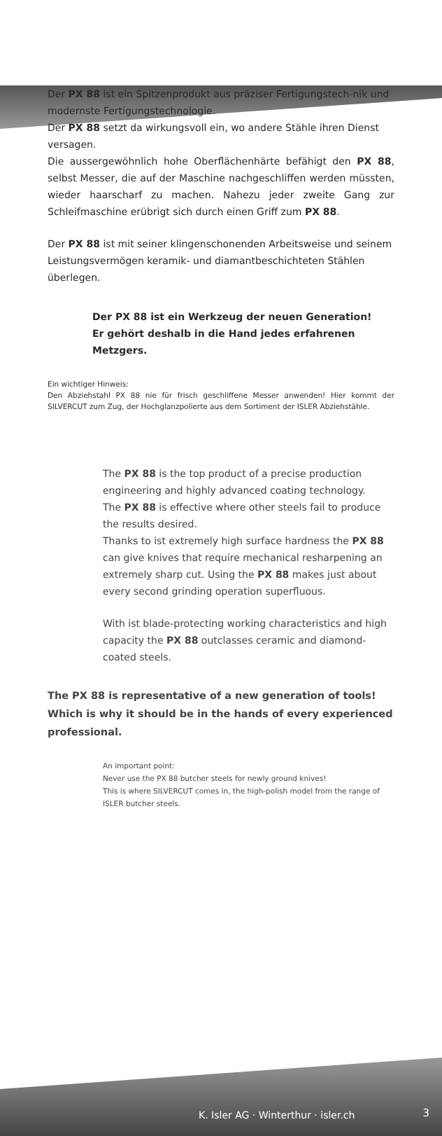Der PX 88 ist ein Spitzenprodukt aus präziser Fertigungstech-nik und modernste Fertigungstechnologie.
Der PX 88 setzt da wirkungsvoll ein, wo andere Stähle ihren Dienst versagen.
Die aussergewöhnlich hohe Oberflächenhärte befähigt den PX 88, selbst Messer, die auf der Maschine nachgeschliffen werden müssten, wieder haarscharf zu machen. Nahezu jeder zweite Gang zur Schleifmaschine erübrigt sich durch einen Griff zum PX 88.
Der PX 88 ist mit seiner klingenschonenden Arbeitsweise und seinem Leistungsvermögen keramik- und diamantbeschichteten Stählen überlegen.
Der PX 88 ist ein Werkzeug der neuen Generation!
Er gehört deshalb in die Hand jedes erfahrenen Metzgers.
Ein wichtiger Hinweis:
Den Abziehstahl PX 88 nie für frisch geschliffene Messer anwenden! Hier kommt der SILVERCUT zum Zug, der Hochglanzpolierte aus dem Sortiment der ISLER Abziehstähle.
The PX 88 is the top product of a precise production engineering and highly advanced coating technology.
The PX 88 is effective where other steels fail to produce the results desired.
Thanks to ist extremely high surface hardness the PX 88 can give knives that require mechanical resharpening an extremely sharp cut. Using the PX 88 makes just about every second grinding operation superfluous.
With ist blade-protecting working characteristics and high capacity the PX 88 outclasses ceramic and diamond-coated steels.
The PX 88 is representative of a new generation of tools! Which is why it should be in the hands of every experienced professional.
An important point:
Never use the PX 88 butcher steels for newly ground knives!
This is where SILVERCUT comes in, the high-polish model from the range of ISLER butcher steels.
K. Isler AG · Winterthur · isler.ch
3